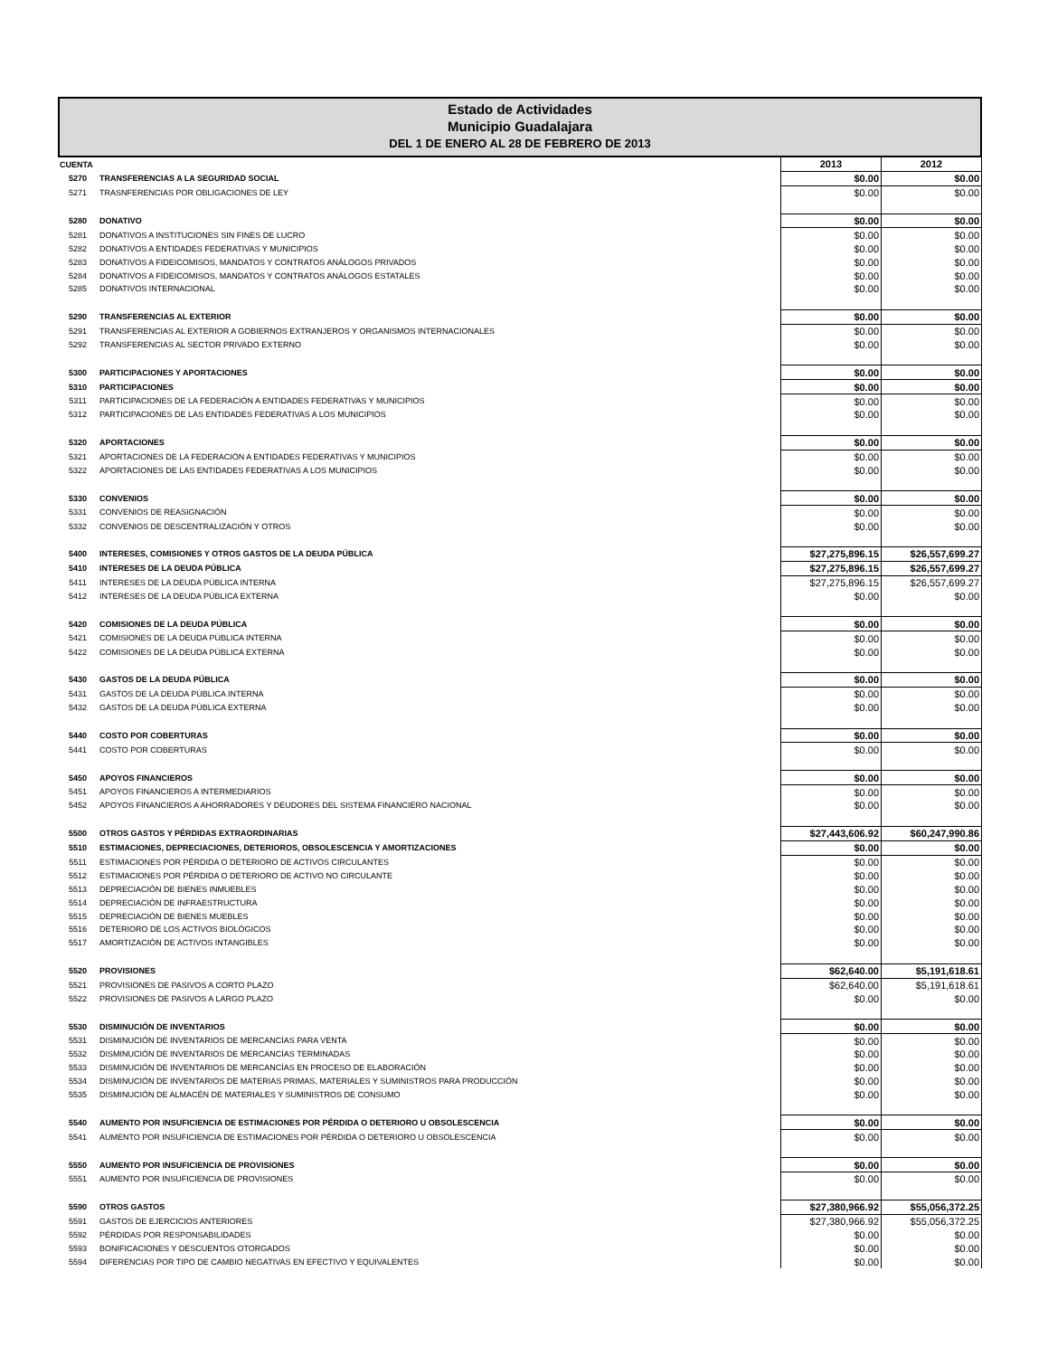Estado de Actividades
Municipio Guadalajara
DEL 1 DE ENERO AL 28 DE FEBRERO DE 2013
| CUENTA | | 2013 | 2012 |
| --- | --- | --- | --- |
| 5270 | TRANSFERENCIAS A LA SEGURIDAD SOCIAL | $0.00 | $0.00 |
| 5271 | TRASNFERENCIAS POR OBLIGACIONES DE LEY | $0.00 | $0.00 |
| 5280 | DONATIVO | $0.00 | $0.00 |
| 5281 | DONATIVOS A INSTITUCIONES SIN FINES DE LUCRO | $0.00 | $0.00 |
| 5282 | DONATIVOS A ENTIDADES FEDERATIVAS Y MUNICIPIOS | $0.00 | $0.00 |
| 5283 | DONATIVOS A FIDEICOMISOS, MANDATOS Y CONTRATOS ANÁLOGOS PRIVADOS | $0.00 | $0.00 |
| 5284 | DONATIVOS A FIDEICOMISOS, MANDATOS Y CONTRATOS ANÁLOGOS ESTATALES | $0.00 | $0.00 |
| 5285 | DONATIVOS INTERNACIONAL | $0.00 | $0.00 |
| 5290 | TRANSFERENCIAS AL EXTERIOR | $0.00 | $0.00 |
| 5291 | TRANSFERENCIAS AL EXTERIOR A GOBIERNOS EXTRANJEROS Y ORGANISMOS INTERNACIONALES | $0.00 | $0.00 |
| 5292 | TRANSFERENCIAS AL SECTOR PRIVADO EXTERNO | $0.00 | $0.00 |
| 5300 | PARTICIPACIONES Y APORTACIONES | $0.00 | $0.00 |
| 5310 | PARTICIPACIONES | $0.00 | $0.00 |
| 5311 | PARTICIPACIONES DE LA FEDERACIÓN A ENTIDADES FEDERATIVAS Y MUNICIPIOS | $0.00 | $0.00 |
| 5312 | PARTICIPACIONES DE LAS ENTIDADES FEDERATIVAS A LOS MUNICIPIOS | $0.00 | $0.00 |
| 5320 | APORTACIONES | $0.00 | $0.00 |
| 5321 | APORTACIONES DE LA FEDERACIÓN A ENTIDADES FEDERATIVAS Y MUNICIPIOS | $0.00 | $0.00 |
| 5322 | APORTACIONES DE LAS ENTIDADES FEDERATIVAS A LOS MUNICIPIOS | $0.00 | $0.00 |
| 5330 | CONVENIOS | $0.00 | $0.00 |
| 5331 | CONVENIOS DE REASIGNACIÓN | $0.00 | $0.00 |
| 5332 | CONVENIOS DE DESCENTRALIZACIÓN Y OTROS | $0.00 | $0.00 |
| 5400 | INTERESES, COMISIONES Y OTROS GASTOS DE LA DEUDA PÚBLICA | $27,275,896.15 | $26,557,699.27 |
| 5410 | INTERESES DE LA DEUDA PÚBLICA | $27,275,896.15 | $26,557,699.27 |
| 5411 | INTERESES DE LA DEUDA PÚBLICA INTERNA | $27,275,896.15 | $26,557,699.27 |
| 5412 | INTERESES DE LA DEUDA PÚBLICA EXTERNA | $0.00 | $0.00 |
| 5420 | COMISIONES DE LA DEUDA PÚBLICA | $0.00 | $0.00 |
| 5421 | COMISIONES DE LA DEUDA PÚBLICA INTERNA | $0.00 | $0.00 |
| 5422 | COMISIONES DE LA DEUDA PÚBLICA EXTERNA | $0.00 | $0.00 |
| 5430 | GASTOS DE LA DEUDA PÚBLICA | $0.00 | $0.00 |
| 5431 | GASTOS DE LA DEUDA PÚBLICA INTERNA | $0.00 | $0.00 |
| 5432 | GASTOS DE LA DEUDA PÚBLICA EXTERNA | $0.00 | $0.00 |
| 5440 | COSTO POR COBERTURAS | $0.00 | $0.00 |
| 5441 | COSTO POR COBERTURAS | $0.00 | $0.00 |
| 5450 | APOYOS FINANCIEROS | $0.00 | $0.00 |
| 5451 | APOYOS FINANCIEROS A INTERMEDIARIOS | $0.00 | $0.00 |
| 5452 | APOYOS FINANCIEROS A AHORRADORES Y DEUDORES DEL SISTEMA FINANCIERO NACIONAL | $0.00 | $0.00 |
| 5500 | OTROS GASTOS Y PÉRDIDAS EXTRAORDINARIAS | $27,443,606.92 | $60,247,990.86 |
| 5510 | ESTIMACIONES, DEPRECIACIONES, DETERIOROS, OBSOLESCENCIA Y AMORTIZACIONES | $0.00 | $0.00 |
| 5511 | ESTIMACIONES POR PÉRDIDA O DETERIORO DE ACTIVOS CIRCULANTES | $0.00 | $0.00 |
| 5512 | ESTIMACIONES POR PÉRDIDA O DETERIORO DE ACTIVO NO CIRCULANTE | $0.00 | $0.00 |
| 5513 | DEPRECIACIÓN DE BIENES INMUEBLES | $0.00 | $0.00 |
| 5514 | DEPRECIACIÓN DE INFRAESTRUCTURA | $0.00 | $0.00 |
| 5515 | DEPRECIACIÓN DE BIENES MUEBLES | $0.00 | $0.00 |
| 5516 | DETERIORO DE LOS ACTIVOS BIOLÓGICOS | $0.00 | $0.00 |
| 5517 | AMORTIZACIÓN DE ACTIVOS INTANGIBLES | $0.00 | $0.00 |
| 5520 | PROVISIONES | $62,640.00 | $5,191,618.61 |
| 5521 | PROVISIONES DE PASIVOS A CORTO PLAZO | $62,640.00 | $5,191,618.61 |
| 5522 | PROVISIONES DE PASIVOS A LARGO PLAZO | $0.00 | $0.00 |
| 5530 | DISMINUCIÓN DE INVENTARIOS | $0.00 | $0.00 |
| 5531 | DISMINUCIÓN DE INVENTARIOS DE MERCANCÍAS PARA VENTA | $0.00 | $0.00 |
| 5532 | DISMINUCIÓN DE INVENTARIOS DE MERCANCÍAS TERMINADAS | $0.00 | $0.00 |
| 5533 | DISMINUCIÓN DE INVENTARIOS DE MERCANCÍAS EN PROCESO DE ELABORACIÓN | $0.00 | $0.00 |
| 5534 | DISMINUCIÓN DE INVENTARIOS DE MATERIAS PRIMAS, MATERIALES Y SUMINISTROS PARA PRODUCCIÓN | $0.00 | $0.00 |
| 5535 | DISMINUCIÓN DE ALMACÉN DE MATERIALES Y SUMINISTROS DE CONSUMO | $0.00 | $0.00 |
| 5540 | AUMENTO POR INSUFICIENCIA DE ESTIMACIONES POR PÉRDIDA O DETERIORO U OBSOLESCENCIA | $0.00 | $0.00 |
| 5541 | AUMENTO POR INSUFICIENCIA DE ESTIMACIONES POR PÉRDIDA O DETERIORO U OBSOLESCENCIA | $0.00 | $0.00 |
| 5550 | AUMENTO POR INSUFICIENCIA DE PROVISIONES | $0.00 | $0.00 |
| 5551 | AUMENTO POR INSUFICIENCIA DE PROVISIONES | $0.00 | $0.00 |
| 5590 | OTROS GASTOS | $27,380,966.92 | $55,056,372.25 |
| 5591 | GASTOS DE EJERCICIOS ANTERIORES | $27,380,966.92 | $55,056,372.25 |
| 5592 | PÉRDIDAS POR RESPONSABILIDADES | $0.00 | $0.00 |
| 5593 | BONIFICACIONES Y DESCUENTOS OTORGADOS | $0.00 | $0.00 |
| 5594 | DIFERENCIAS POR TIPO DE CAMBIO NEGATIVAS EN EFECTIVO Y EQUIVALENTES | $0.00 | $0.00 |